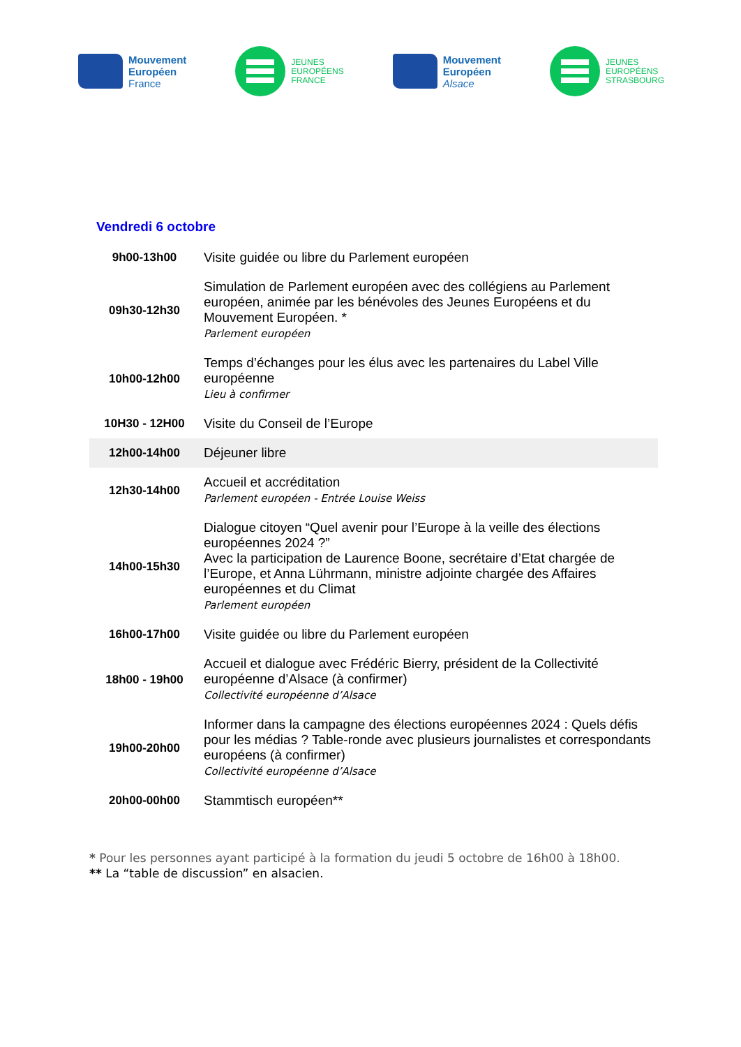Mouvement
Européen
France
JEUNES
EUROPÉENS
FRANCE
Mouvement
Européen
Alsace
JEUNES
EUROPÉENS
STRASBOURG
Vendredi 6 octobre
| 9h00-13h00 | Visite guidée ou libre du Parlement européen |
| 09h30-12h30 | Simulation de Parlement européen avec des collégiens au Parlement européen, animée par les bénévoles des Jeunes Européens et du Mouvement Européen. * Parlement européen |
| 10h00-12h00 | Temps d’échanges pour les élus avec les partenaires du Label Ville européenne Lieu à confirmer |
| 10H30 - 12H00 | Visite du Conseil de l’Europe |
| 12h00-14h00 | Déjeuner libre |
| 12h30-14h00 | Accueil et accréditation Parlement européen - Entrée Louise Weiss |
| 14h00-15h30 | Dialogue citoyen “Quel avenir pour l’Europe à la veille des élections européennes 2024 ?” Avec la participation de Laurence Boone, secrétaire d’Etat chargée de l’Europe, et Anna Lührmann, ministre adjointe chargée des Affaires européennes et du Climat Parlement européen |
| 16h00-17h00 | Visite guidée ou libre du Parlement européen |
| 18h00 - 19h00 | Accueil et dialogue avec Frédéric Bierry, président de la Collectivité européenne d’Alsace (à confirmer) Collectivité européenne d’Alsace |
| 19h00-20h00 | Informer dans la campagne des élections européennes 2024 : Quels défis pour les médias ? Table-ronde avec plusieurs journalistes et correspondants européens (à confirmer) Collectivité européenne d’Alsace |
| 20h00-00h00 | Stammtisch européen** |
* Pour les personnes ayant participé à la formation du jeudi 5 octobre de 16h00 à 18h00.
** La “table de discussion” en alsacien.